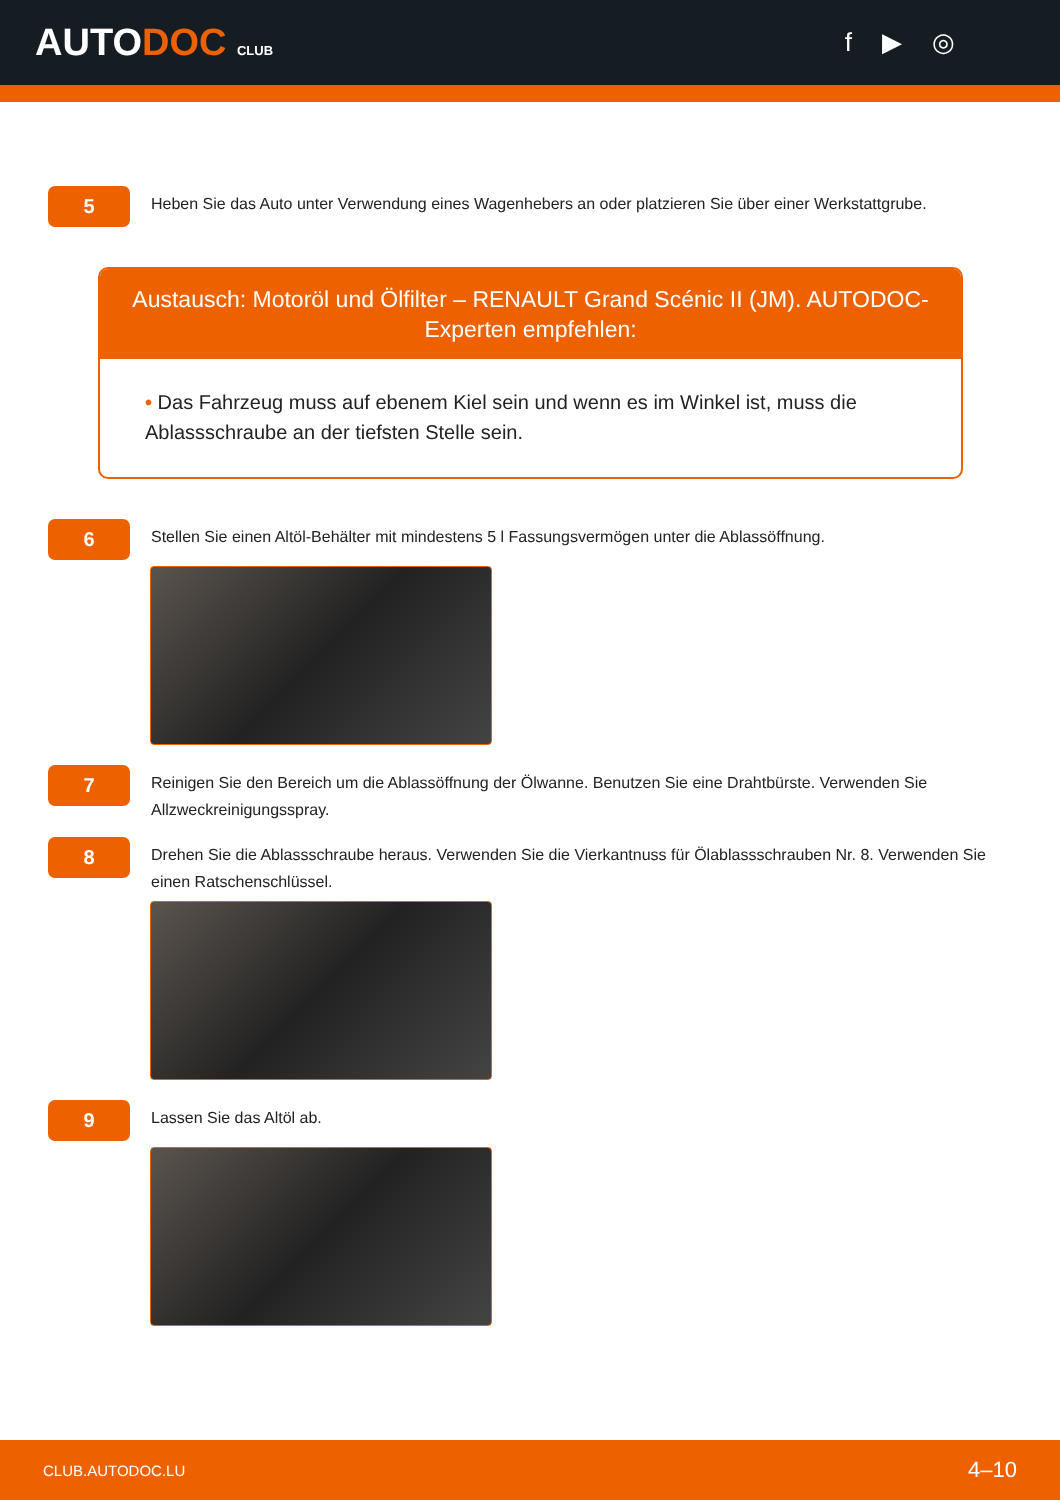AUTODOC CLUB
f ▶ ◎
5
Heben Sie das Auto unter Verwendung eines Wagenhebers an oder platzieren Sie über einer Werkstattgrube.
Austausch: Motoröl und Ölfilter – RENAULT Grand Scénic II (JM). AUTODOC-Experten empfehlen:
• Das Fahrzeug muss auf ebenem Kiel sein und wenn es im Winkel ist, muss die Ablassschraube an der tiefsten Stelle sein.
6
Stellen Sie einen Altöl-Behälter mit mindestens 5 l Fassungsvermögen unter die Ablassöffnung.
7
Reinigen Sie den Bereich um die Ablassöffnung der Ölwanne. Benutzen Sie eine Drahtbürste. Verwenden Sie Allzweckreinigungsspray.
8
Drehen Sie die Ablassschraube heraus. Verwenden Sie die Vierkantnuss für Ölablassschrauben Nr. 8. Verwenden Sie einen Ratschenschlüssel.
9
Lassen Sie das Altöl ab.
CLUB.AUTODOC.LU 4–10